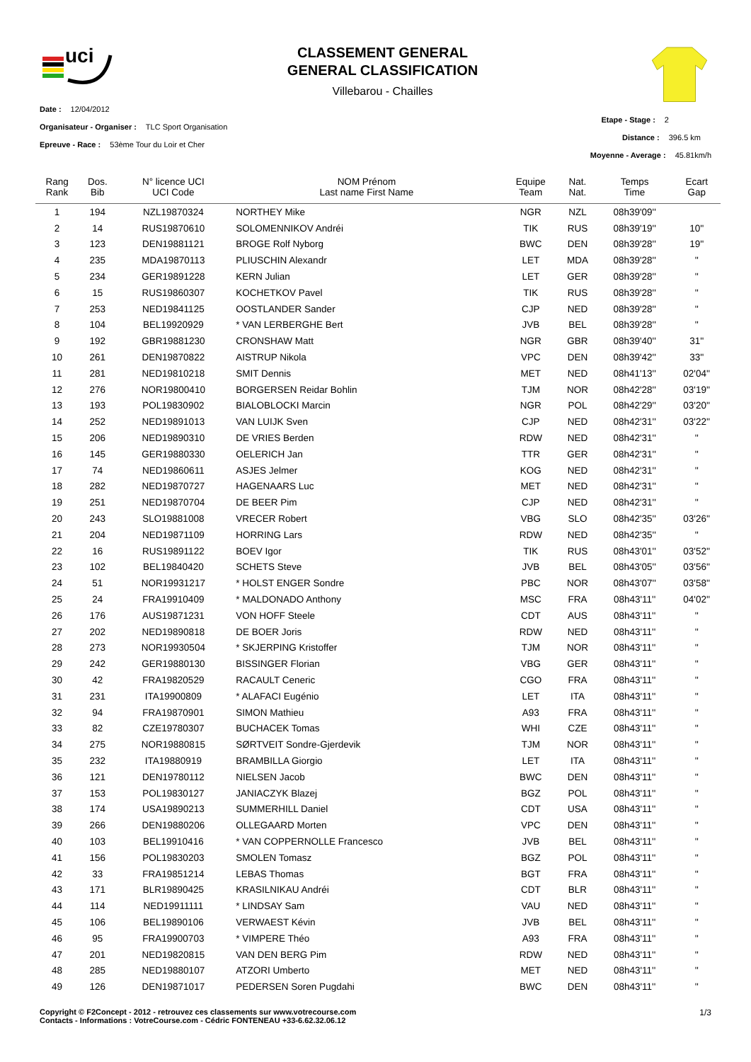uci
CLASSEMENT GENERAL
GENERAL CLASSIFICATION
Villebarou - Chailles
Date : 12/04/2012
Organisateur - Organiser : TLC Sport Organisation
Epreuve - Race : 53ème Tour du Loir et Cher
Etape - Stage : 2
Distance : 396.5 km
Moyenne - Average : 45.81km/h
| Rang Rank | Dos. Bib | N° licence UCI UCI Code | NOM Prénom Last name First Name | Equipe Team | Nat. Nat. | Temps Time | Ecart Gap |
| --- | --- | --- | --- | --- | --- | --- | --- |
| 1 | 194 | NZL19870324 | NORTHEY Mike | NGR | NZL | 08h39'09'' | |
| 2 | 14 | RUS19870610 | SOLOMENNIKOV Andréi | TIK | RUS | 08h39'19'' | 10'' |
| 3 | 123 | DEN19881121 | BROGE Rolf Nyborg | BWC | DEN | 08h39'28'' | 19'' |
| 4 | 235 | MDA19870113 | PLIUSCHIN Alexandr | LET | MDA | 08h39'28'' | '' |
| 5 | 234 | GER19891228 | KERN Julian | LET | GER | 08h39'28'' | '' |
| 6 | 15 | RUS19860307 | KOCHETKOV Pavel | TIK | RUS | 08h39'28'' | '' |
| 7 | 253 | NED19841125 | OOSTLANDER Sander | CJP | NED | 08h39'28'' | '' |
| 8 | 104 | BEL19920929 | * VAN LERBERGHE Bert | JVB | BEL | 08h39'28'' | '' |
| 9 | 192 | GBR19881230 | CRONSHAW Matt | NGR | GBR | 08h39'40'' | 31'' |
| 10 | 261 | DEN19870822 | AISTRUP Nikola | VPC | DEN | 08h39'42'' | 33'' |
| 11 | 281 | NED19810218 | SMIT Dennis | MET | NED | 08h41'13'' | 02'04'' |
| 12 | 276 | NOR19800410 | BORGERSEN Reidar Bohlin | TJM | NOR | 08h42'28'' | 03'19'' |
| 13 | 193 | POL19830902 | BIALOBLOCKI Marcin | NGR | POL | 08h42'29'' | 03'20'' |
| 14 | 252 | NED19891013 | VAN LUIJK Sven | CJP | NED | 08h42'31'' | 03'22'' |
| 15 | 206 | NED19890310 | DE VRIES Berden | RDW | NED | 08h42'31'' | '' |
| 16 | 145 | GER19880330 | OELERICH Jan | TTR | GER | 08h42'31'' | '' |
| 17 | 74 | NED19860611 | ASJES Jelmer | KOG | NED | 08h42'31'' | '' |
| 18 | 282 | NED19870727 | HAGENAARS Luc | MET | NED | 08h42'31'' | '' |
| 19 | 251 | NED19870704 | DE BEER Pim | CJP | NED | 08h42'31'' | '' |
| 20 | 243 | SLO19881008 | VRECER Robert | VBG | SLO | 08h42'35'' | 03'26'' |
| 21 | 204 | NED19871109 | HORRING Lars | RDW | NED | 08h42'35'' | '' |
| 22 | 16 | RUS19891122 | BOEV Igor | TIK | RUS | 08h43'01'' | 03'52'' |
| 23 | 102 | BEL19840420 | SCHETS Steve | JVB | BEL | 08h43'05'' | 03'56'' |
| 24 | 51 | NOR19931217 | * HOLST ENGER Sondre | PBC | NOR | 08h43'07'' | 03'58'' |
| 25 | 24 | FRA19910409 | * MALDONADO Anthony | MSC | FRA | 08h43'11'' | 04'02'' |
| 26 | 176 | AUS19871231 | VON HOFF Steele | CDT | AUS | 08h43'11'' | '' |
| 27 | 202 | NED19890818 | DE BOER Joris | RDW | NED | 08h43'11'' | '' |
| 28 | 273 | NOR19930504 | * SKJERPING Kristoffer | TJM | NOR | 08h43'11'' | '' |
| 29 | 242 | GER19880130 | BISSINGER Florian | VBG | GER | 08h43'11'' | '' |
| 30 | 42 | FRA19820529 | RACAULT Ceneric | CGO | FRA | 08h43'11'' | '' |
| 31 | 231 | ITA19900809 | * ALAFACI Eugénio | LET | ITA | 08h43'11'' | '' |
| 32 | 94 | FRA19870901 | SIMON Mathieu | A93 | FRA | 08h43'11'' | '' |
| 33 | 82 | CZE19780307 | BUCHACEK Tomas | WHI | CZE | 08h43'11'' | '' |
| 34 | 275 | NOR19880815 | SØRTVEIT Sondre-Gjerdevik | TJM | NOR | 08h43'11'' | '' |
| 35 | 232 | ITA19880919 | BRAMBILLA Giorgio | LET | ITA | 08h43'11'' | '' |
| 36 | 121 | DEN19780112 | NIELSEN Jacob | BWC | DEN | 08h43'11'' | '' |
| 37 | 153 | POL19830127 | JANIACZYK Blazej | BGZ | POL | 08h43'11'' | '' |
| 38 | 174 | USA19890213 | SUMMERHILL Daniel | CDT | USA | 08h43'11'' | '' |
| 39 | 266 | DEN19880206 | OLLEGAARD Morten | VPC | DEN | 08h43'11'' | '' |
| 40 | 103 | BEL19910416 | * VAN COPPERNOLLE Francesco | JVB | BEL | 08h43'11'' | '' |
| 41 | 156 | POL19830203 | SMOLEN Tomasz | BGZ | POL | 08h43'11'' | '' |
| 42 | 33 | FRA19851214 | LEBAS Thomas | BGT | FRA | 08h43'11'' | '' |
| 43 | 171 | BLR19890425 | KRASILNIKAU Andréi | CDT | BLR | 08h43'11'' | '' |
| 44 | 114 | NED19911111 | * LINDSAY Sam | VAU | NED | 08h43'11'' | '' |
| 45 | 106 | BEL19890106 | VERWAEST Kévin | JVB | BEL | 08h43'11'' | '' |
| 46 | 95 | FRA19900703 | * VIMPERE Théo | A93 | FRA | 08h43'11'' | '' |
| 47 | 201 | NED19820815 | VAN DEN BERG Pim | RDW | NED | 08h43'11'' | '' |
| 48 | 285 | NED19880107 | ATZORI Umberto | MET | NED | 08h43'11'' | '' |
| 49 | 126 | DEN19871017 | PEDERSEN Soren Pugdahi | BWC | DEN | 08h43'11'' | '' |
Copyright © F2Concept - 2012 - retrouvez ces classements sur www.votrecourse.com
Contacts - Informations : VotreCourse.com - Cédric FONTENEAU +33-6.62.32.06.12
1/3